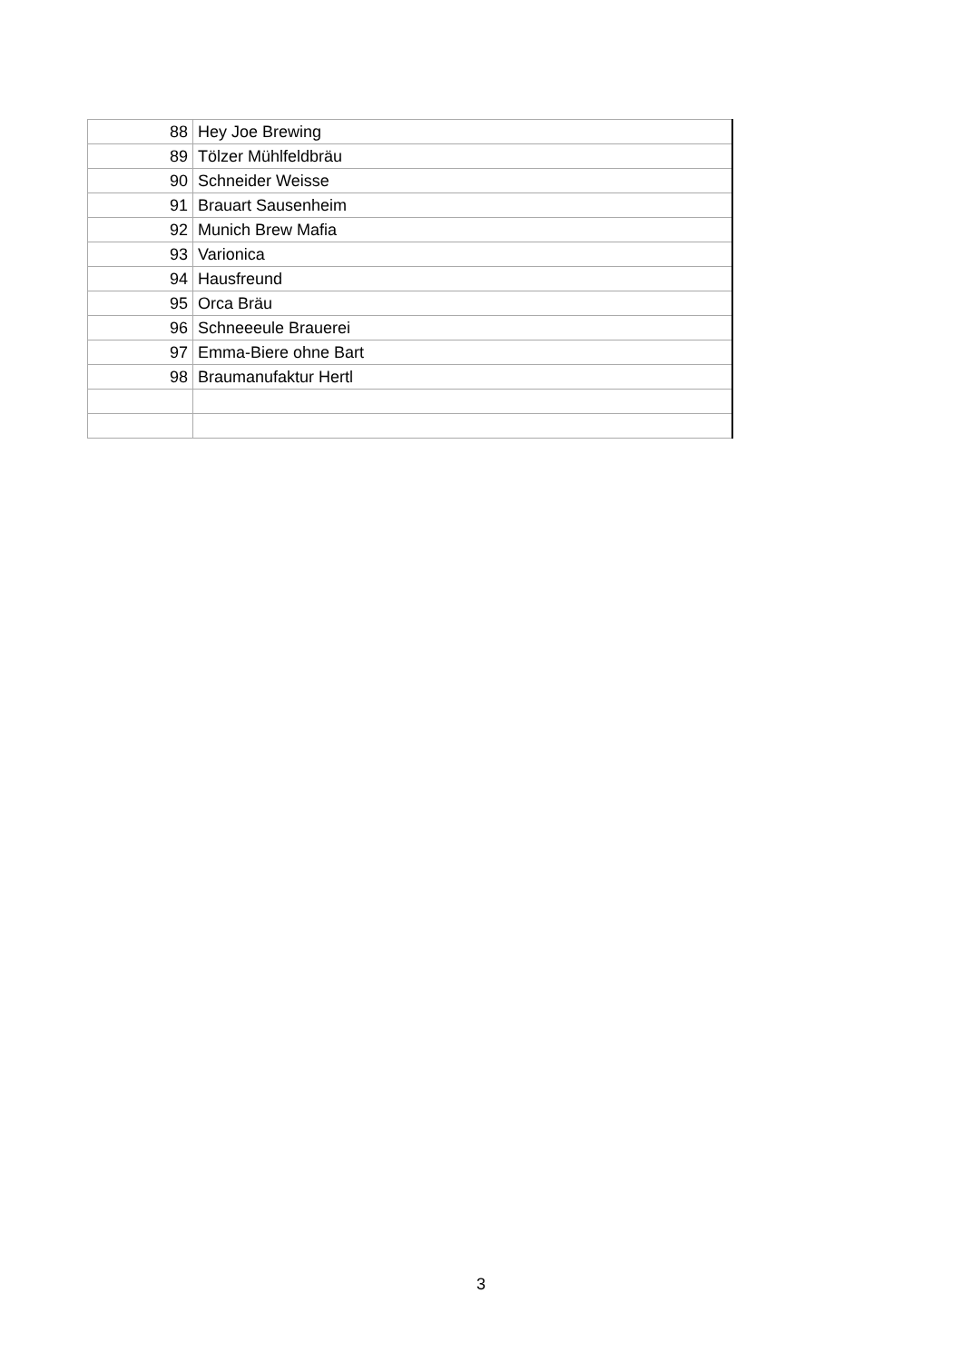| 88 | Hey Joe Brewing |
| 89 | Tölzer Mühlfeldbräu |
| 90 | Schneider Weisse |
| 91 | Brauart Sausenheim |
| 92 | Munich Brew Mafia |
| 93 | Varionica |
| 94 | Hausfreund |
| 95 | Orca Bräu |
| 96 | Schneeeule Brauerei |
| 97 | Emma-Biere ohne Bart |
| 98 | Braumanufaktur Hertl |
3